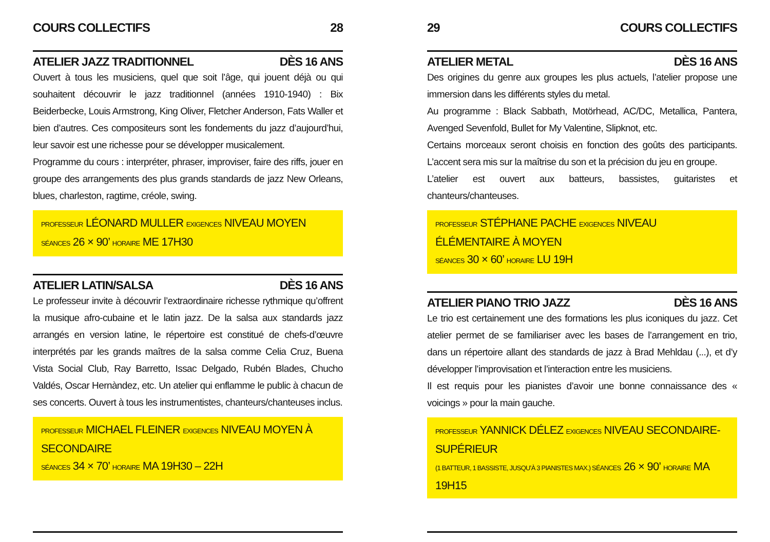COURS COLLECTIFS 28
ATELIER JAZZ TRADITIONNEL DÈS 16 ANS
Ouvert à tous les musiciens, quel que soit l’âge, qui jouent déjà ou qui souhaitent découvrir le jazz traditionnel (années 1910-1940) : Bix Beiderbecke, Louis Armstrong, King Oliver, Fletcher Anderson, Fats Waller et bien d’autres. Ces compositeurs sont les fondements du jazz d’aujourd’hui, leur savoir est une richesse pour se développer musicalement.
Programme du cours : interpréter, phraser, improviser, faire des riffs, jouer en groupe des arrangements des plus grands standards de jazz New Orleans, blues, charleston, ragtime, créole, swing.
PROFESSEUR LÉONARD MULLER EXIGENCES NIVEAU MOYEN
SÉANCES 26 × 90’ HORAIRE ME 17H30
ATELIER LATIN/SALSA DÈS 16 ANS
Le professeur invite à découvrir l’extraordinaire richesse rythmique qu’offrent la musique afro-cubaine et le latin jazz. De la salsa aux standards jazz arrangés en version latine, le répertoire est constitué de chefs-d’œuvre interprétés par les grands maîtres de la salsa comme Celia Cruz, Buena Vista Social Club, Ray Barretto, Issac Delgado, Rubén Blades, Chucho Valdés, Oscar Hernàndez, etc. Un atelier qui enflamme le public à chacun de ses concerts. Ouvert à tous les instrumentistes, chanteurs/chanteuses inclus.
PROFESSEUR MICHAEL FLEINER EXIGENCES NIVEAU MOYEN À SECONDAIRE
SÉANCES 34 × 70’ HORAIRE MA 19H30 – 22H
29 COURS COLLECTIFS
ATELIER METAL DÈS 16 ANS
Des origines du genre aux groupes les plus actuels, l’atelier propose une immersion dans les différents styles du metal.
Au programme : Black Sabbath, Motörhead, AC/DC, Metallica, Pantera, Avenged Sevenfold, Bullet for My Valentine, Slipknot, etc.
Certains morceaux seront choisis en fonction des goûts des participants. L’accent sera mis sur la maîtrise du son et la précision du jeu en groupe.
L’atelier est ouvert aux batteurs, bassistes, guitaristes et chanteurs/chanteuses.
PROFESSEUR STÉPHANE PACHE EXIGENCES NIVEAU ÉLÉMENTAIRE À MOYEN
SÉANCES 30 × 60’ HORAIRE LU 19H
ATELIER PIANO TRIO JAZZ DÈS 16 ANS
Le trio est certainement une des formations les plus iconiques du jazz. Cet atelier permet de se familiariser avec les bases de l’arrangement en trio, dans un répertoire allant des standards de jazz à Brad Mehldau (...), et d’y développer l’improvisation et l’interaction entre les musiciens.
Il est requis pour les pianistes d’avoir une bonne connaissance des « voicings » pour la main gauche.
PROFESSEUR YANNICK DÉLEZ EXIGENCES NIVEAU SECONDAIRE-SUPÉRIEUR
(1 BATTEUR, 1 BASSISTE, JUSQU’À 3 PIANISTES MAX.) SÉANCES 26 × 90’ HORAIRE MA 19H15